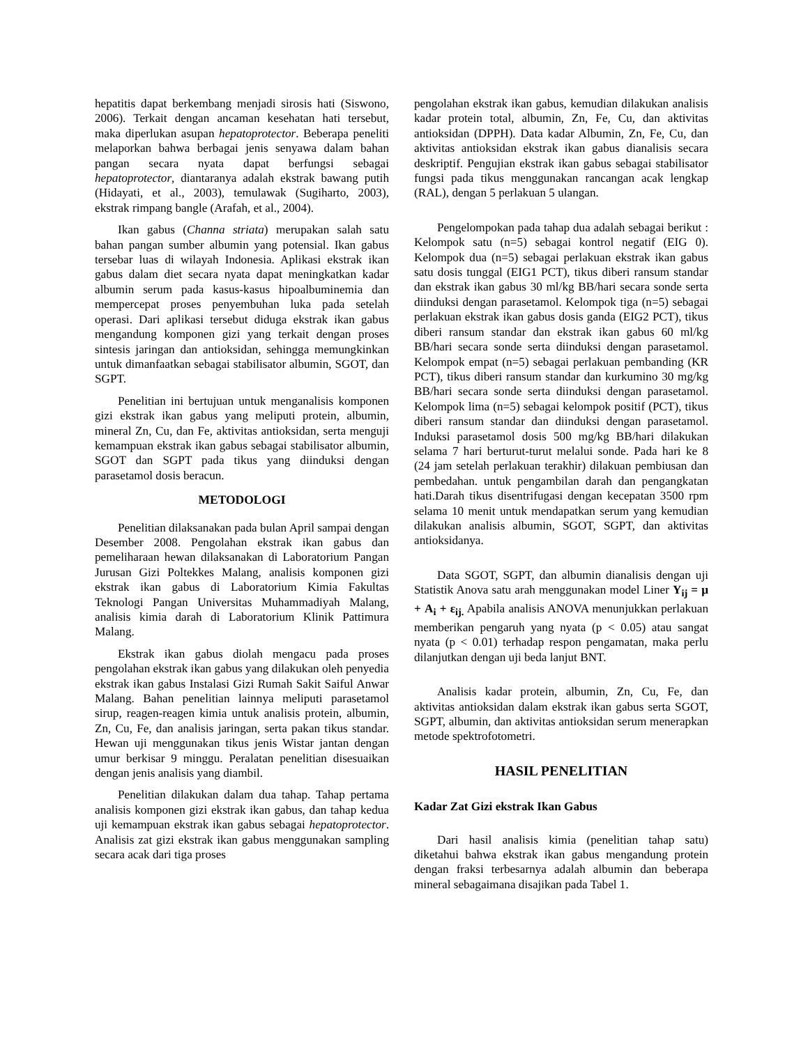hepatitis dapat berkembang menjadi sirosis hati (Siswono, 2006). Terkait dengan ancaman kesehatan hati tersebut, maka diperlukan asupan hepatoprotector. Beberapa peneliti melaporkan bahwa berbagai jenis senyawa dalam bahan pangan secara nyata dapat berfungsi sebagai hepatoprotector, diantaranya adalah ekstrak bawang putih (Hidayati, et al., 2003), temulawak (Sugiharto, 2003), ekstrak rimpang bangle (Arafah, et al., 2004).
Ikan gabus (Channa striata) merupakan salah satu bahan pangan sumber albumin yang potensial. Ikan gabus tersebar luas di wilayah Indonesia. Aplikasi ekstrak ikan gabus dalam diet secara nyata dapat meningkatkan kadar albumin serum pada kasus-kasus hipoalbuminemia dan mempercepat proses penyembuhan luka pada setelah operasi. Dari aplikasi tersebut diduga ekstrak ikan gabus mengandung komponen gizi yang terkait dengan proses sintesis jaringan dan antioksidan, sehingga memungkinkan untuk dimanfaatkan sebagai stabilisator albumin, SGOT, dan SGPT.
Penelitian ini bertujuan untuk menganalisis komponen gizi ekstrak ikan gabus yang meliputi protein, albumin, mineral Zn, Cu, dan Fe, aktivitas antioksidan, serta menguji kemampuan ekstrak ikan gabus sebagai stabilisator albumin, SGOT dan SGPT pada tikus yang diinduksi dengan parasetamol dosis beracun.
METODOLOGI
Penelitian dilaksanakan pada bulan April sampai dengan Desember 2008. Pengolahan ekstrak ikan gabus dan pemeliharaan hewan dilaksanakan di Laboratorium Pangan Jurusan Gizi Poltekkes Malang, analisis komponen gizi ekstrak ikan gabus di Laboratorium Kimia Fakultas Teknologi Pangan Universitas Muhammadiyah Malang, analisis kimia darah di Laboratorium Klinik Pattimura Malang.
Ekstrak ikan gabus diolah mengacu pada proses pengolahan ekstrak ikan gabus yang dilakukan oleh penyedia ekstrak ikan gabus Instalasi Gizi Rumah Sakit Saiful Anwar Malang. Bahan penelitian lainnya meliputi parasetamol sirup, reagen-reagen kimia untuk analisis protein, albumin, Zn, Cu, Fe, dan analisis jaringan, serta pakan tikus standar. Hewan uji menggunakan tikus jenis Wistar jantan dengan umur berkisar 9 minggu. Peralatan penelitian disesuaikan dengan jenis analisis yang diambil.
Penelitian dilakukan dalam dua tahap. Tahap pertama analisis komponen gizi ekstrak ikan gabus, dan tahap kedua uji kemampuan ekstrak ikan gabus sebagai hepatoprotector. Analisis zat gizi ekstrak ikan gabus menggunakan sampling secara acak dari tiga proses
pengolahan ekstrak ikan gabus, kemudian dilakukan analisis kadar protein total, albumin, Zn, Fe, Cu, dan aktivitas antioksidan (DPPH). Data kadar Albumin, Zn, Fe, Cu, dan aktivitas antioksidan ekstrak ikan gabus dianalisis secara deskriptif. Pengujian ekstrak ikan gabus sebagai stabilisator fungsi pada tikus menggunakan rancangan acak lengkap (RAL), dengan 5 perlakuan 5 ulangan.
Pengelompokan pada tahap dua adalah sebagai berikut : Kelompok satu (n=5) sebagai kontrol negatif (EIG 0). Kelompok dua (n=5) sebagai perlakuan ekstrak ikan gabus satu dosis tunggal (EIG1 PCT), tikus diberi ransum standar dan ekstrak ikan gabus 30 ml/kg BB/hari secara sonde serta diinduksi dengan parasetamol. Kelompok tiga (n=5) sebagai perlakuan ekstrak ikan gabus dosis ganda (EIG2 PCT), tikus diberi ransum standar dan ekstrak ikan gabus 60 ml/kg BB/hari secara sonde serta diinduksi dengan parasetamol. Kelompok empat (n=5) sebagai perlakuan pembanding (KR PCT), tikus diberi ransum standar dan kurkumino 30 mg/kg BB/hari secara sonde serta diinduksi dengan parasetamol. Kelompok lima (n=5) sebagai kelompok positif (PCT), tikus diberi ransum standar dan diinduksi dengan parasetamol. Induksi parasetamol dosis 500 mg/kg BB/hari dilakukan selama 7 hari berturut-turut melalui sonde. Pada hari ke 8 (24 jam setelah perlakuan terakhir) dilakuan pembiusan dan pembedahan. untuk pengambilan darah dan pengangkatan hati.Darah tikus disentrifugasi dengan kecepatan 3500 rpm selama 10 menit untuk mendapatkan serum yang kemudian dilakukan analisis albumin, SGOT, SGPT, dan aktivitas antioksidanya.
Data SGOT, SGPT, dan albumin dianalisis dengan uji Statistik Anova satu arah menggunakan model Liner Y<sub>ij</sub> = μ + A<sub>i</sub> + ε<sub>ij.</sub> Apabila analisis ANOVA menunjukkan perlakuan memberikan pengaruh yang nyata (p < 0.05) atau sangat nyata (p < 0.01) terhadap respon pengamatan, maka perlu dilanjutkan dengan uji beda lanjut BNT.
Analisis kadar protein, albumin, Zn, Cu, Fe, dan aktivitas antioksidan dalam ekstrak ikan gabus serta SGOT, SGPT, albumin, dan aktivitas antioksidan serum menerapkan metode spektrofotometri.
HASIL PENELITIAN
Kadar Zat Gizi ekstrak Ikan Gabus
Dari hasil analisis kimia (penelitian tahap satu) diketahui bahwa ekstrak ikan gabus mengandung protein dengan fraksi terbesarnya adalah albumin dan beberapa mineral sebagaimana disajikan pada Tabel 1.